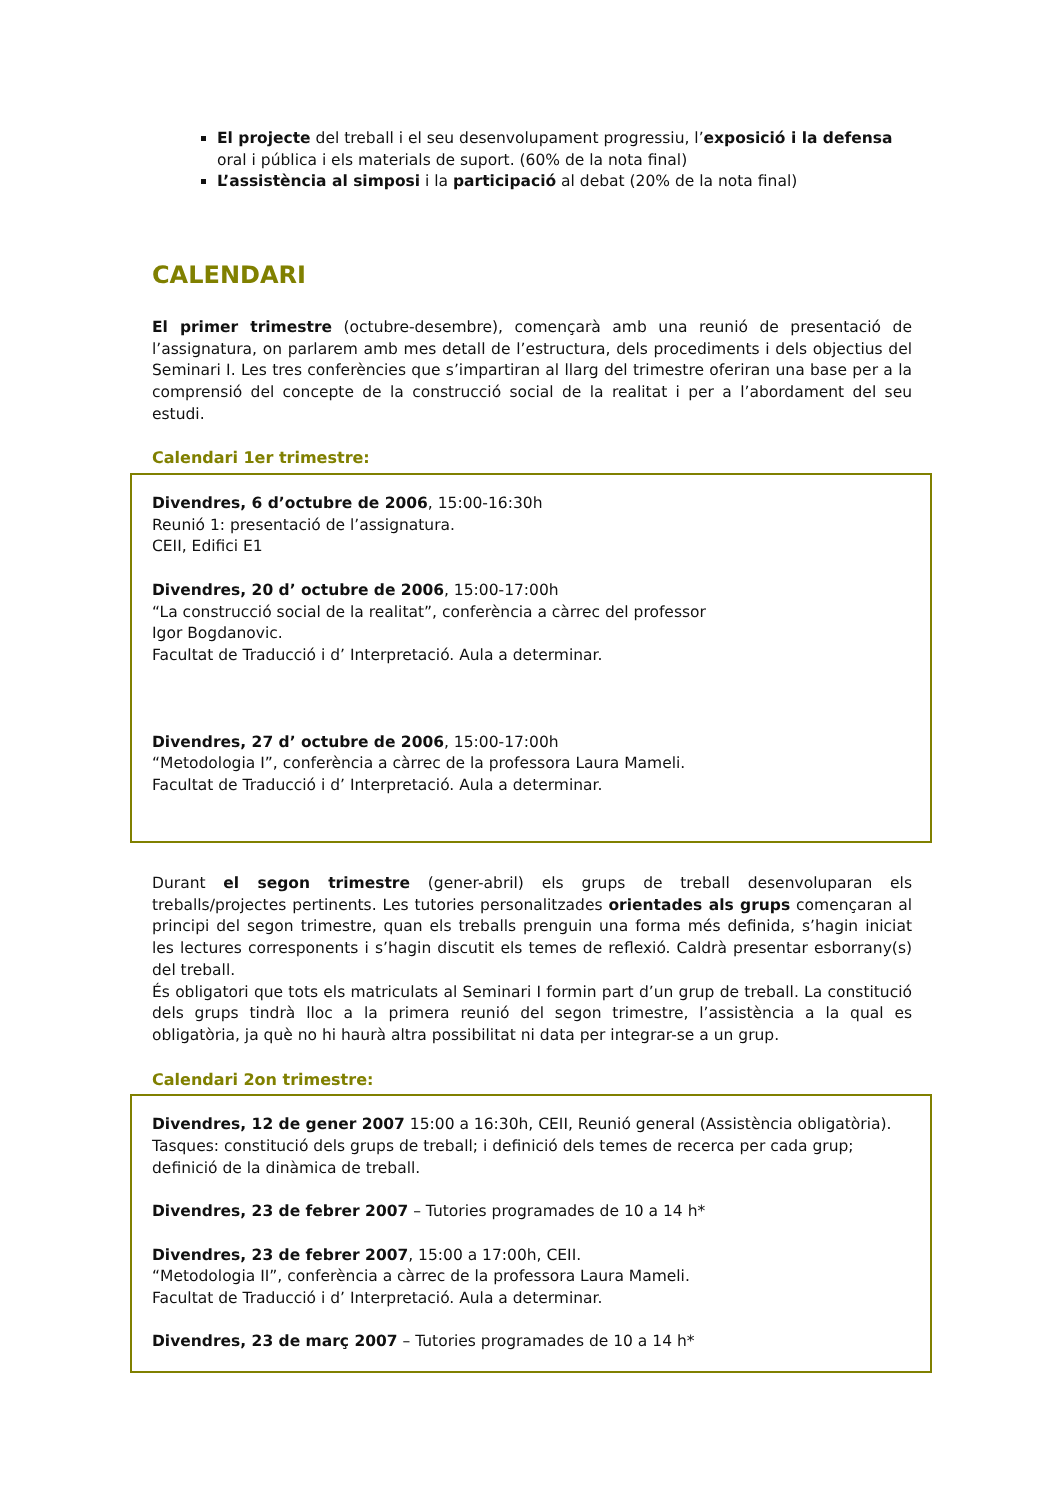El projecte del treball i el seu desenvolupament progressiu, l’exposició i la defensa oral i pública i els materials de suport. (60% de la nota final)
L’assistència al simposi i la participació al debat (20% de la nota final)
CALENDARI
El primer trimestre (octubre-desembre), començarà amb una reunió de presentació de l’assignatura, on parlarem amb mes detall de l’estructura, dels procediments i dels objectius del Seminari I. Les tres conferències que s’impartiran al llarg del trimestre oferiran una base per a la comprensió del concepte de la construcció social de la realitat i per a l’abordament del seu estudi.
Calendari 1er trimestre:
Divendres, 6 d’octubre de 2006, 15:00-16:30h
Reunió 1: presentació de l’assignatura.
CEII, Edifici E1
Divendres, 20 d’ octubre de 2006, 15:00-17:00h
“La construcció social de la realitat”, conferència a càrrec del professor
Igor Bogdanovic.
Facultat de Traducció i d’ Interpretació. Aula a determinar.
Divendres, 27 d’ octubre de 2006, 15:00-17:00h
“Metodologia I”, conferència a càrrec de la professora Laura Mameli.
Facultat de Traducció i d’ Interpretació. Aula a determinar.
Durant el segon trimestre (gener-abril) els grups de treball desenvoluparan els treballs/projectes pertinents. Les tutories personalitzades orientades als grups començaran al principi del segon trimestre, quan els treballs prenguin una forma més definida, s’hagin iniciat les lectures corresponents i s’hagin discutit els temes de reflexió. Caldrà presentar esborrany(s) del treball.
És obligatori que tots els matriculats al Seminari I formin part d’un grup de treball. La constitució dels grups tindrà lloc a la primera reunió del segon trimestre, l’assistència a la qual es obligatòria, ja què no hi haurà altra possibilitat ni data per integrar-se a un grup.
Calendari 2on trimestre:
Divendres, 12 de gener 2007 15:00 a 16:30h, CEII, Reunió general (Assistència obligatòria). Tasques: constitució dels grups de treball; i definició dels temes de recerca per cada grup; definició de la dinàmica de treball.
Divendres, 23 de febrer 2007 – Tutories programades de 10 a 14 h*
Divendres, 23 de febrer 2007, 15:00 a 17:00h, CEII.
“Metodologia II”, conferència a càrrec de la professora Laura Mameli.
Facultat de Traducció i d’ Interpretació. Aula a determinar.
Divendres, 23 de març 2007 – Tutories programades de 10 a 14 h*